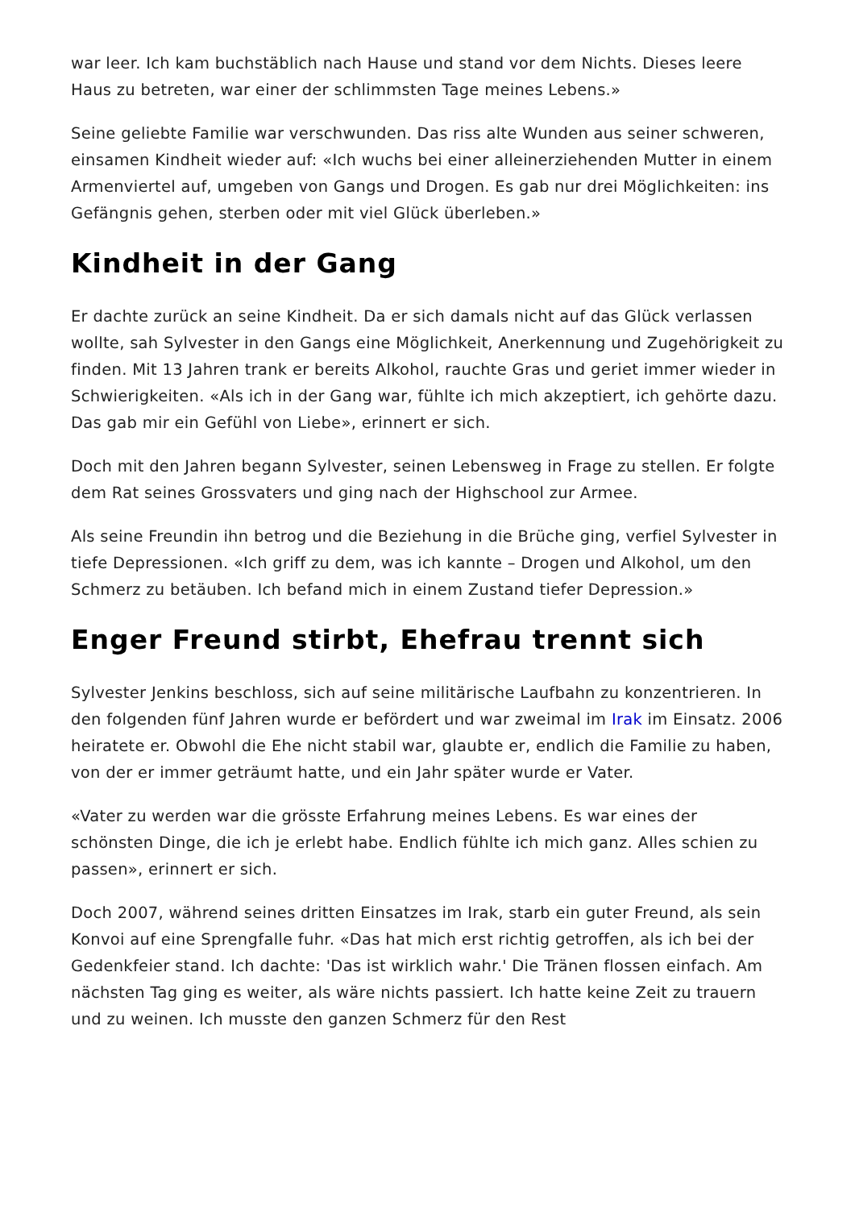war leer. Ich kam buchstäblich nach Hause und stand vor dem Nichts. Dieses leere Haus zu betreten, war einer der schlimmsten Tage meines Lebens.»
Seine geliebte Familie war verschwunden. Das riss alte Wunden aus seiner schweren, einsamen Kindheit wieder auf: «Ich wuchs bei einer alleinerziehenden Mutter in einem Armenviertel auf, umgeben von Gangs und Drogen. Es gab nur drei Möglichkeiten: ins Gefängnis gehen, sterben oder mit viel Glück überleben.»
Kindheit in der Gang
Er dachte zurück an seine Kindheit. Da er sich damals nicht auf das Glück verlassen wollte, sah Sylvester in den Gangs eine Möglichkeit, Anerkennung und Zugehörigkeit zu finden. Mit 13 Jahren trank er bereits Alkohol, rauchte Gras und geriet immer wieder in Schwierigkeiten. «Als ich in der Gang war, fühlte ich mich akzeptiert, ich gehörte dazu. Das gab mir ein Gefühl von Liebe», erinnert er sich.
Doch mit den Jahren begann Sylvester, seinen Lebensweg in Frage zu stellen. Er folgte dem Rat seines Grossvaters und ging nach der Highschool zur Armee.
Als seine Freundin ihn betrog und die Beziehung in die Brüche ging, verfiel Sylvester in tiefe Depressionen. «Ich griff zu dem, was ich kannte – Drogen und Alkohol, um den Schmerz zu betäuben. Ich befand mich in einem Zustand tiefer Depression.»
Enger Freund stirbt, Ehefrau trennt sich
Sylvester Jenkins beschloss, sich auf seine militärische Laufbahn zu konzentrieren. In den folgenden fünf Jahren wurde er befördert und war zweimal im Irak im Einsatz. 2006 heiratete er. Obwohl die Ehe nicht stabil war, glaubte er, endlich die Familie zu haben, von der er immer geträumt hatte, und ein Jahr später wurde er Vater.
«Vater zu werden war die grösste Erfahrung meines Lebens. Es war eines der schönsten Dinge, die ich je erlebt habe. Endlich fühlte ich mich ganz. Alles schien zu passen», erinnert er sich.
Doch 2007, während seines dritten Einsatzes im Irak, starb ein guter Freund, als sein Konvoi auf eine Sprengfalle fuhr. «Das hat mich erst richtig getroffen, als ich bei der Gedenkfeier stand. Ich dachte: 'Das ist wirklich wahr.' Die Tränen flossen einfach. Am nächsten Tag ging es weiter, als wäre nichts passiert. Ich hatte keine Zeit zu trauern und zu weinen. Ich musste den ganzen Schmerz für den Rest